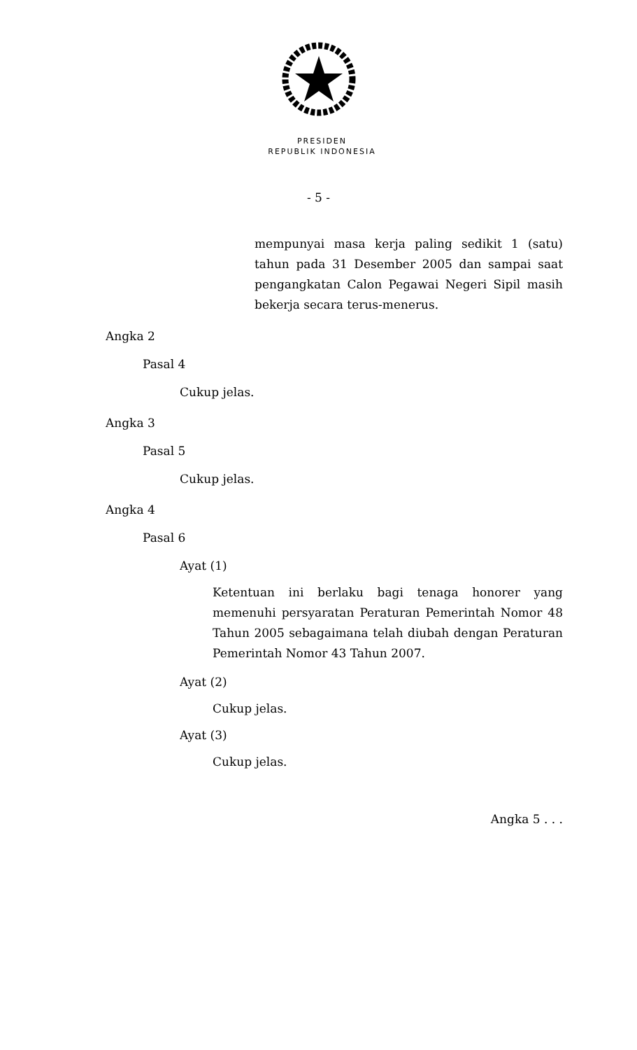PRESIDEN
REPUBLIK INDONESIA
- 5 -
mempunyai masa kerja paling sedikit 1 (satu) tahun pada 31 Desember 2005 dan sampai saat pengangkatan Calon Pegawai Negeri Sipil masih bekerja secara terus-menerus.
Angka 2
Pasal 4
Cukup jelas.
Angka 3
Pasal 5
Cukup jelas.
Angka 4
Pasal 6
Ayat (1)
Ketentuan ini berlaku bagi tenaga honorer yang memenuhi persyaratan Peraturan Pemerintah Nomor 48 Tahun 2005 sebagaimana telah diubah dengan Peraturan Pemerintah Nomor 43 Tahun 2007.
Ayat (2)
Cukup jelas.
Ayat (3)
Cukup jelas.
Angka 5 . . .